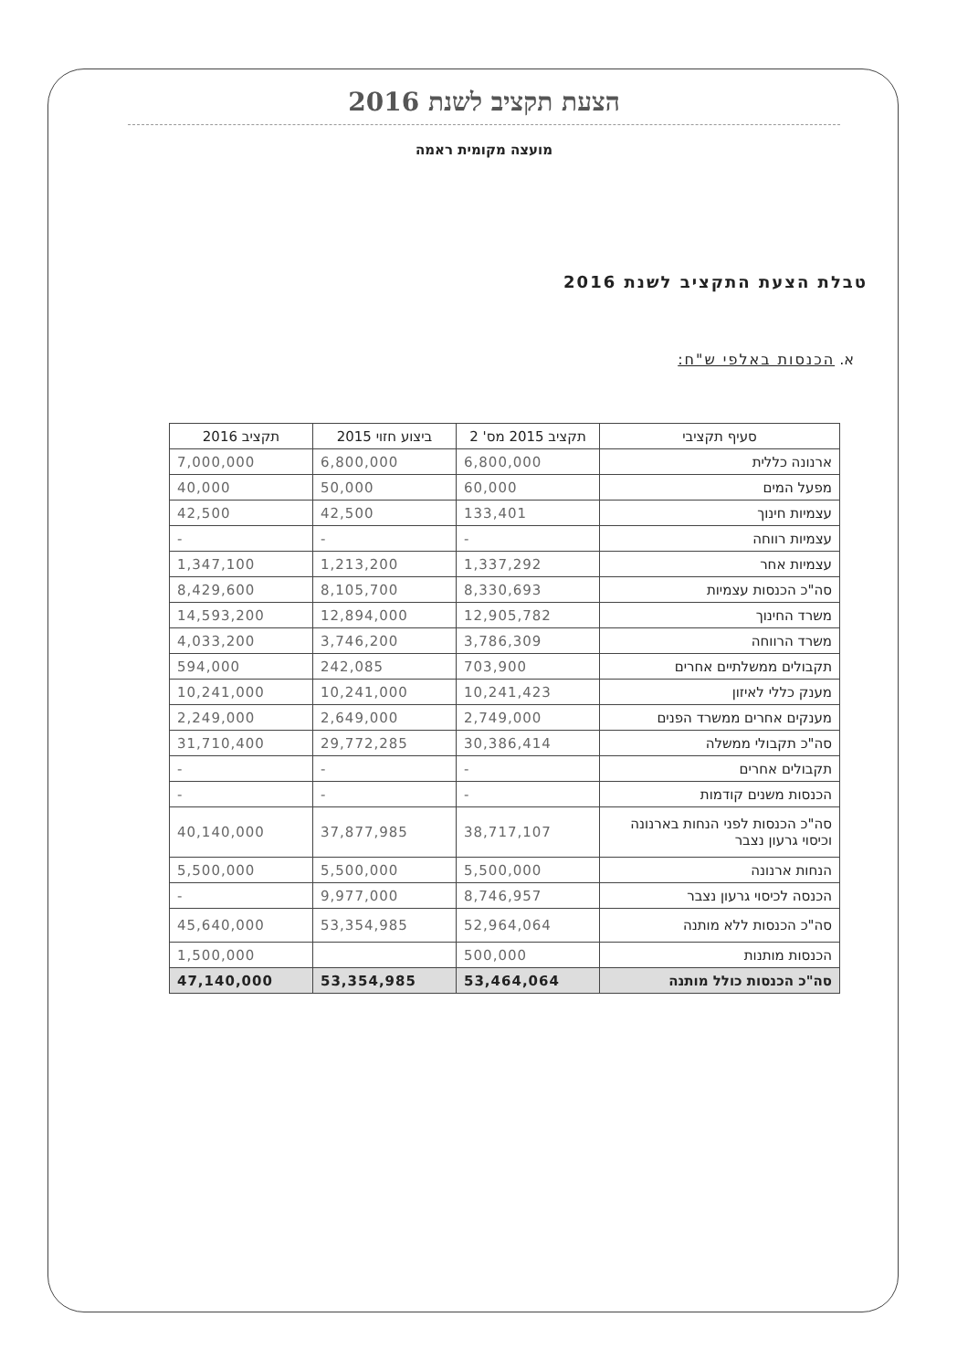הצעת תקציב לשנת 2016
מועצה מקומית ראמה
טבלת הצעת התקציב לשנת 2016
א. הכנסות באלפי ש"ח:
| סעיף תקציבי | תקציב 2015 מס' 2 | ביצוע חזוי 2015 | תקציב 2016 |
| --- | --- | --- | --- |
| ארנונה כללית | 6,800,000 | 6,800,000 | 7,000,000 |
| מפעל המים | 60,000 | 50,000 | 40,000 |
| עצמיות חינוך | 133,401 | 42,500 | 42,500 |
| עצמיות רווחה | - | - | - |
| עצמיות אחר | 1,337,292 | 1,213,200 | 1,347,100 |
| סה"כ הכנסות עצמיות | 8,330,693 | 8,105,700 | 8,429,600 |
| משרד החינוך | 12,905,782 | 12,894,000 | 14,593,200 |
| משרד הרווחה | 3,786,309 | 3,746,200 | 4,033,200 |
| תקבולים ממשלתיים אחרים | 703,900 | 242,085 | 594,000 |
| מענק כללי לאיזון | 10,241,423 | 10,241,000 | 10,241,000 |
| מענקים אחרים ממשרד הפנים | 2,749,000 | 2,649,000 | 2,249,000 |
| סה"כ תקבולי ממשלה | 30,386,414 | 29,772,285 | 31,710,400 |
| תקבולים אחרים | - | - | - |
| הכנסות משנים קודמות | - | - | - |
| סה"כ הכנסות לפני הנחות בארנונה וכיסוי גרעון נצבר | 38,717,107 | 37,877,985 | 40,140,000 |
| הנחות ארנונה | 5,500,000 | 5,500,000 | 5,500,000 |
| הכנסה לכיסוי גרעון נצבר | 8,746,957 | 9,977,000 | - |
| סה"כ הכנסות ללא מותנה | 52,964,064 | 53,354,985 | 45,640,000 |
| הכנסות מותנות | 500,000 | | 1,500,000 |
| סה"כ הכנסות כולל מותנה | 53,464,064 | 53,354,985 | 47,140,000 |